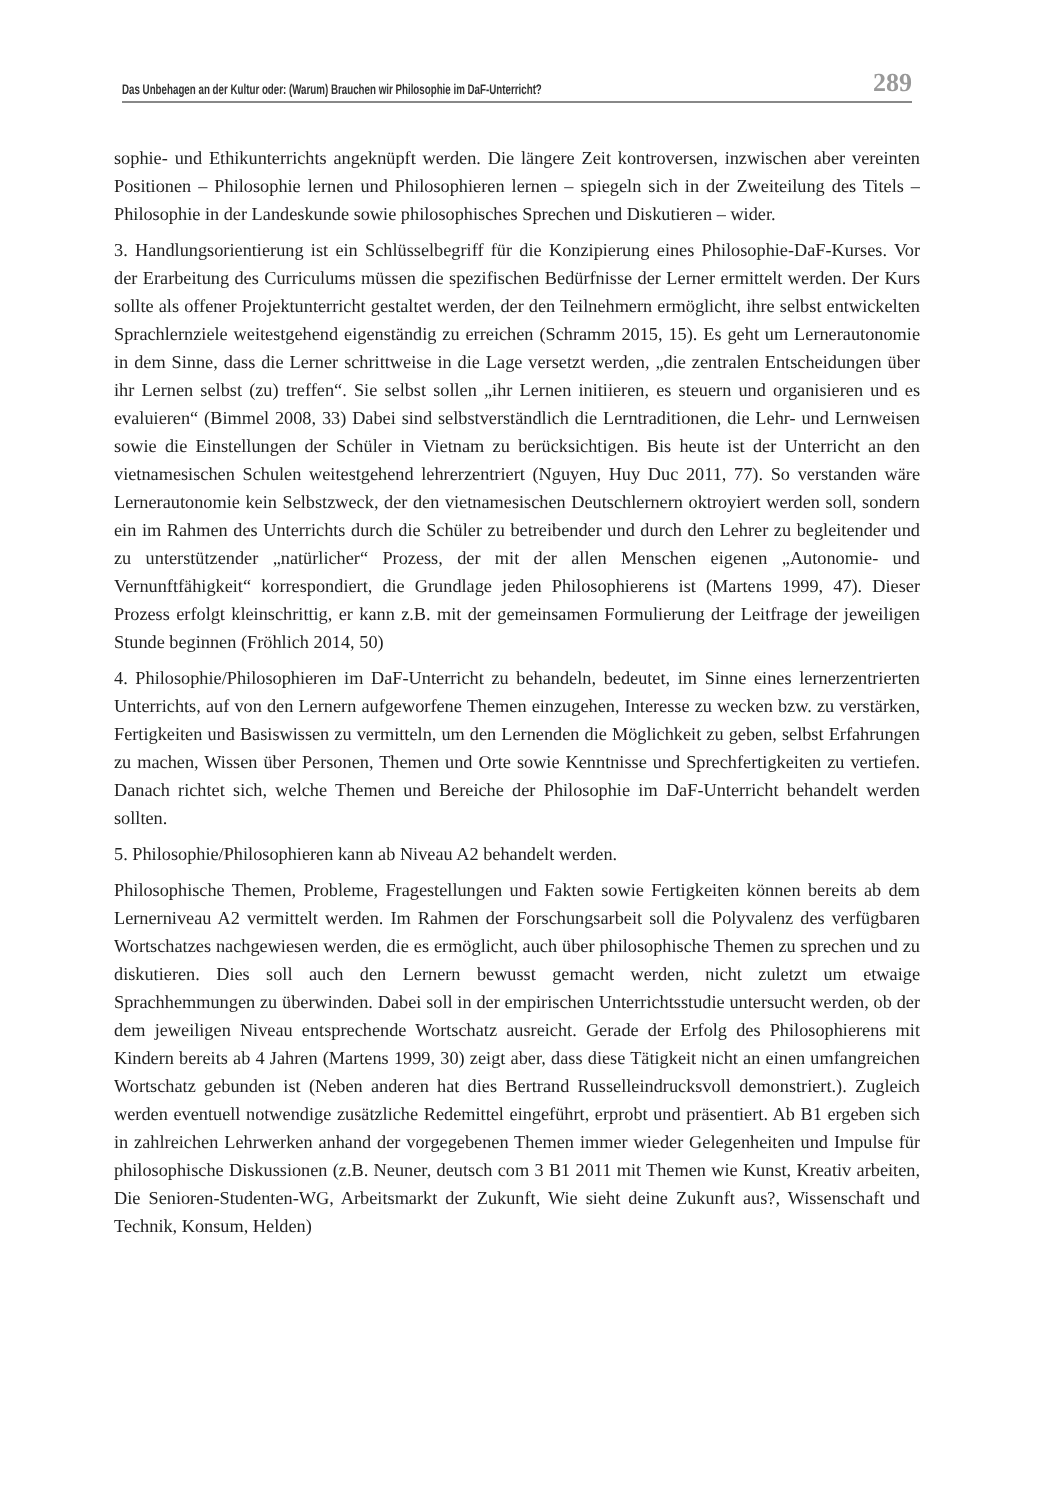Das Unbehagen an der Kultur oder: (Warum) Brauchen wir Philosophie im DaF-Unterricht? 289
sophie- und Ethikunterrichts angeknüpft werden. Die längere Zeit kontroversen, inzwischen aber vereinten Positionen – Philosophie lernen und Philosophieren lernen – spiegeln sich in der Zweiteilung des Titels – Philosophie in der Landeskunde sowie philosophisches Sprechen und Diskutieren – wider.
3. Handlungsorientierung ist ein Schlüsselbegriff für die Konzipierung eines Philosophie-DaF-Kurses. Vor der Erarbeitung des Curriculums müssen die spezifischen Bedürfnisse der Lerner ermittelt werden. Der Kurs sollte als offener Projektunterricht gestaltet werden, der den Teilnehmern ermöglicht, ihre selbst entwickelten Sprachlernziele weitestgehend eigenständig zu erreichen (Schramm 2015, 15). Es geht um Lernerautonomie in dem Sinne, dass die Lerner schrittweise in die Lage versetzt werden, „die zentralen Entscheidungen über ihr Lernen selbst (zu) treffen“. Sie selbst sollen „ihr Lernen initiieren, es steuern und organisieren und es evaluieren“ (Bimmel 2008, 33) Dabei sind selbstverständlich die Lerntraditionen, die Lehr- und Lernweisen sowie die Einstellungen der Schüler in Vietnam zu berücksichtigen. Bis heute ist der Unterricht an den vietnamesischen Schulen weitestgehend lehrerzentriert (Nguyen, Huy Duc 2011, 77). So verstanden wäre Lernerautonomie kein Selbstzweck, der den vietnamesischen Deutschlernern oktroyiert werden soll, sondern ein im Rahmen des Unterrichts durch die Schüler zu betreibender und durch den Lehrer zu begleitender und zu unterstützender „natürlicher“ Prozess, der mit der allen Menschen eigenen „Autonomie- und Vernunftfähigkeit“ korrespondiert, die Grundlage jeden Philosophierens ist (Martens 1999, 47). Dieser Prozess erfolgt kleinschrittig, er kann z.B. mit der gemeinsamen Formulierung der Leitfrage der jeweiligen Stunde beginnen (Fröhlich 2014, 50)
4. Philosophie/Philosophieren im DaF-Unterricht zu behandeln, bedeutet, im Sinne eines lernerzentrierten Unterrichts, auf von den Lernern aufgeworfene Themen einzugehen, Interesse zu wecken bzw. zu verstärken, Fertigkeiten und Basiswissen zu vermitteln, um den Lernenden die Möglichkeit zu geben, selbst Erfahrungen zu machen, Wissen über Personen, Themen und Orte sowie Kenntnisse und Sprechfertigkeiten zu vertiefen. Danach richtet sich, welche Themen und Bereiche der Philosophie im DaF-Unterricht behandelt werden sollten.
5. Philosophie/Philosophieren kann ab Niveau A2 behandelt werden.
Philosophische Themen, Probleme, Fragestellungen und Fakten sowie Fertigkeiten können bereits ab dem Lernerniveau A2 vermittelt werden. Im Rahmen der Forschungsarbeit soll die Polyvalenz des verfügbaren Wortschatzes nachgewiesen werden, die es ermöglicht, auch über philosophische Themen zu sprechen und zu diskutieren. Dies soll auch den Lernern bewusst gemacht werden, nicht zuletzt um etwaige Sprachhemmungen zu überwinden. Dabei soll in der empirischen Unterrichtsstudie untersucht werden, ob der dem jeweiligen Niveau entsprechende Wortschatz ausreicht. Gerade der Erfolg des Philosophierens mit Kindern bereits ab 4 Jahren (Martens 1999, 30) zeigt aber, dass diese Tätigkeit nicht an einen umfangreichen Wortschatz gebunden ist (Neben anderen hat dies Bertrand Russelleindrucksvoll demonstriert.). Zugleich werden eventuell notwendige zusätzliche Redemittel eingeführt, erprobt und präsentiert. Ab B1 ergeben sich in zahlreichen Lehrwerken anhand der vorgegebenen Themen immer wieder Gelegenheiten und Impulse für philosophische Diskussionen (z.B. Neuner, deutsch com 3 B1 2011 mit Themen wie Kunst, Kreativ arbeiten, Die Senioren-Studenten-WG, Arbeitsmarkt der Zukunft, Wie sieht deine Zukunft aus?, Wissenschaft und Technik, Konsum, Helden)